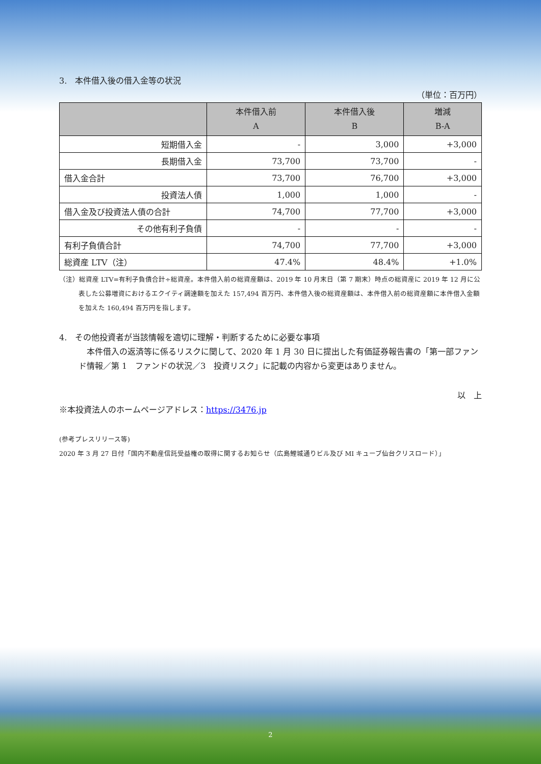3.　本件借入後の借入金等の状況
（単位：百万円）
| | 本件借入前 A | 本件借入後 B | 増減 B-A |
| --- | --- | --- | --- |
| 短期借入金 | - | 3,000 | +3,000 |
| 長期借入金 | 73,700 | 73,700 | - |
| 借入金合計 | 73,700 | 76,700 | +3,000 |
| 投資法人債 | 1,000 | 1,000 | - |
| 借入金及び投資法人債の合計 | 74,700 | 77,700 | +3,000 |
| その他有利子負債 | - | - | - |
| 有利子負債合計 | 74,700 | 77,700 | +3,000 |
| 総資産 LTV（注） | 47.4% | 48.4% | +1.0% |
（注）総資産 LTV=有利子負債合計÷総資産。本件借入前の総資産額は、2019 年 10 月末日（第 7 期末）時点の総資産に 2019 年 12 月に公表した公募増資におけるエクイティ調達額を加えた 157,494 百万円、本件借入後の総資産額は、本件借入前の総資産額に本件借入金額を加えた 160,494 百万円を指します。
4.　その他投資者が当該情報を適切に理解・判断するために必要な事項
　本件借入の返済等に係るリスクに関して、2020 年 1 月 30 日に提出した有価証券報告書の「第一部ファンド情報／第 1　ファンドの状況／3　投資リスク」に記載の内容から変更はありません。
以　上
※本投資法人のホームページアドレス：https://3476.jp
(参考プレスリリース等)
2020 年 3 月 27 日付「国内不動産信託受益権の取得に関するお知らせ（広島鯉城通りビル及び MI キューブ仙台クリスロード）」
2